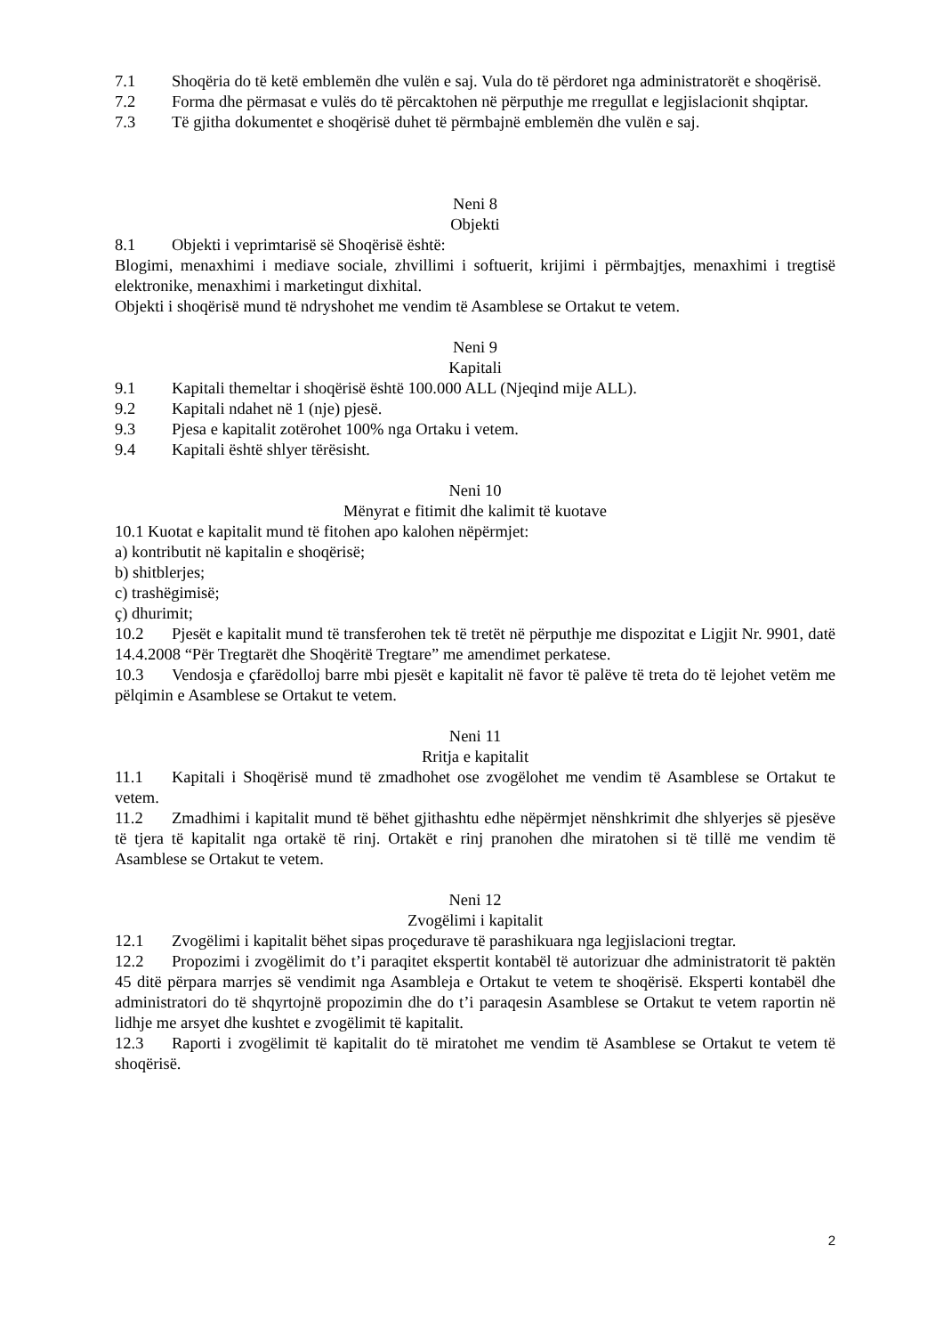7.1 Shoqëria do të ketë emblemën dhe vulën e saj. Vula do të përdoret nga administratorët e shoqërisë.
7.2 Forma dhe përmasat e vulës do të përcaktohen në përputhje me rregullat e legjislacionit shqiptar.
7.3 Të gjitha dokumentet e shoqërisë duhet të përmbajnë emblemën dhe vulën e saj.
Neni 8
Objekti
8.1 Objekti i veprimtarisë së Shoqërisë është:
Blogimi, menaxhimi i mediave sociale, zhvillimi i softuerit, krijimi i përmbajtjes, menaxhimi i tregtisë elektronike, menaxhimi i marketingut dixhital.
Objekti i shoqërisë mund të ndryshohet me vendim të Asamblese se Ortakut te vetem.
Neni 9
Kapitali
9.1 Kapitali themeltar i shoqërisë është 100.000 ALL (Njeqind mije ALL).
9.2 Kapitali ndahet në 1 (nje) pjesë.
9.3 Pjesa e kapitalit zotërohet 100% nga Ortaku i vetem.
9.4 Kapitali është shlyer tërësisht.
Neni 10
Mënyrat e fitimit dhe kalimit të kuotave
10.1 Kuotat e kapitalit mund të fitohen apo kalohen nëpërmjet:
a) kontributit në kapitalin e shoqërisë;
b) shitblerjes;
c) trashëgimisë;
ç) dhurimit;
10.2 Pjesët e kapitalit mund të transferohen tek të tretët në përputhje me dispozitat e Ligjit Nr. 9901, datë 14.4.2008 “Për Tregtarët dhe Shoqëritë Tregtare” me amendimet perkatese.
10.3 Vendosja e çfarëdolloj barre mbi pjesët e kapitalit në favor të palëve të treta do të lejohet vetëm me pëlqimin e Asamblese se Ortakut te vetem.
Neni 11
Rritja e kapitalit
11.1 Kapitali i Shoqërisë mund të zmadhohet ose zvogëlohet me vendim të Asamblese se Ortakut te vetem.
11.2 Zmadhimi i kapitalit mund të bëhet gjithashtu edhe nëpërmjet nënshkrimit dhe shlyerjes së pjesëve të tjera të kapitalit nga ortakë të rinj. Ortakët e rinj pranohen dhe miratohen si të tillë me vendim të Asamblese se Ortakut te vetem.
Neni 12
Zvogëlimi i kapitalit
12.1 Zvogëlimi i kapitalit bëhet sipas proçedurave të parashikuara nga legjislacioni tregtar.
12.2 Propozimi i zvogëlimit do t’i paraqitet ekspertit kontabël të autorizuar dhe administratorit të paktën 45 ditë përpara marrjes së vendimit nga Asambleja e Ortakut te vetem te shoqërisë. Eksperti kontabël dhe administratori do të shqyrtojnë propozimin dhe do t’i paraqesin Asamblese se Ortakut te vetem raportin në lidhje me arsyet dhe kushtet e zvogëlimit të kapitalit.
12.3 Raporti i zvogëlimit të kapitalit do të miratohet me vendim të Asamblese se Ortakut te vetem të shoqërisë.
2